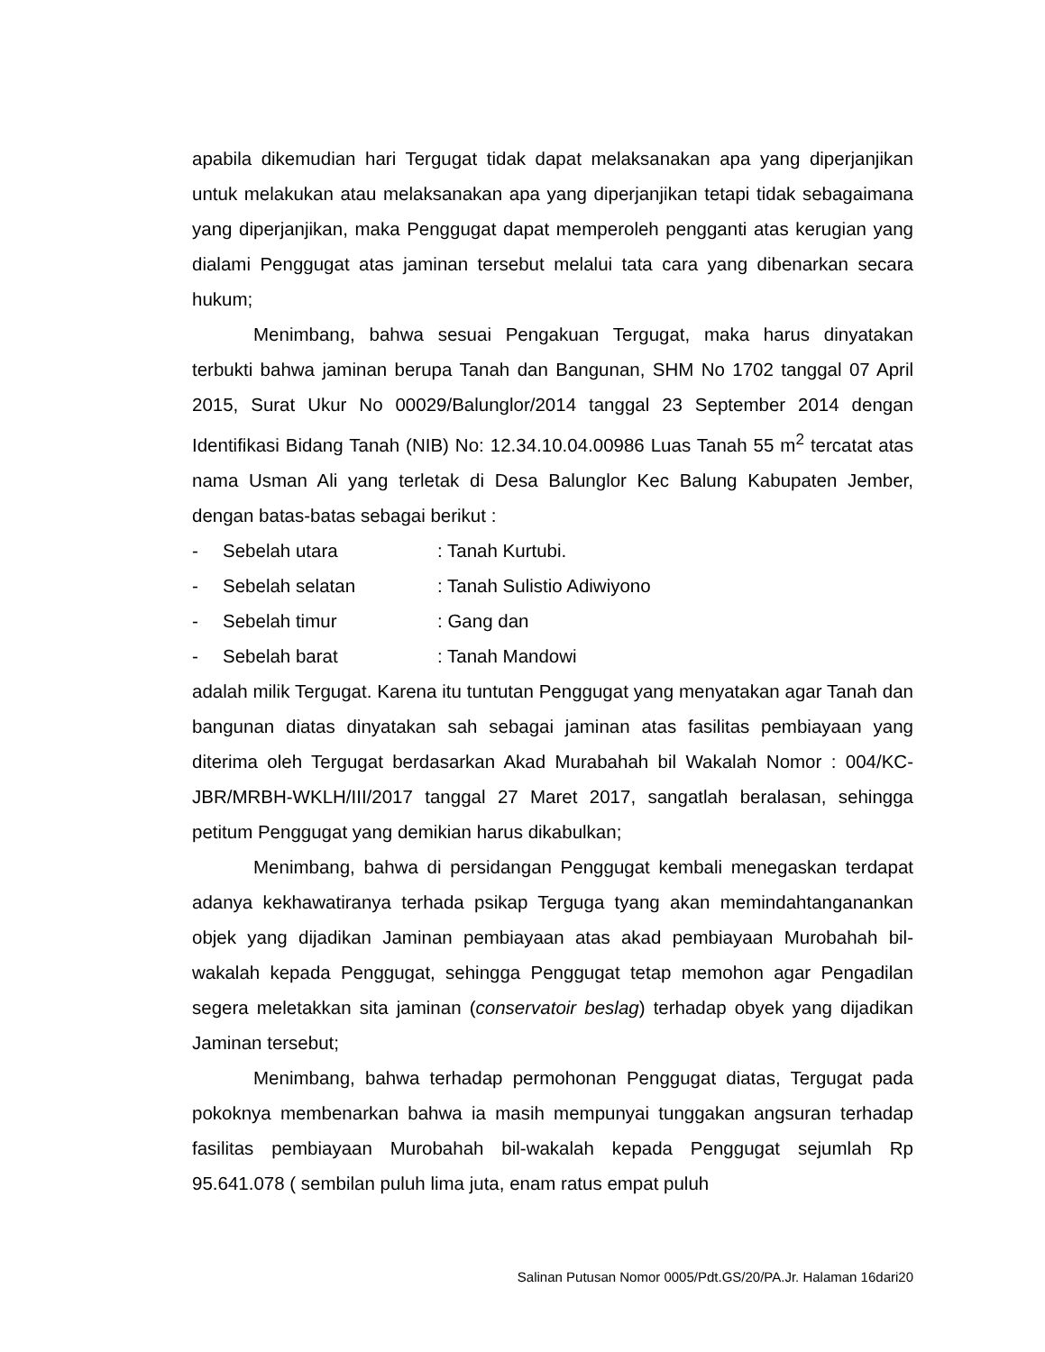apabila dikemudian hari Tergugat tidak dapat melaksanakan apa yang diperjanjikan untuk melakukan atau melaksanakan apa yang diperjanjikan tetapi tidak sebagaimana yang diperjanjikan, maka Penggugat dapat memperoleh pengganti atas kerugian yang dialami Penggugat atas jaminan tersebut melalui tata cara yang dibenarkan secara hukum;
Menimbang, bahwa sesuai Pengakuan Tergugat, maka harus dinyatakan terbukti bahwa jaminan berupa Tanah dan Bangunan, SHM No 1702 tanggal 07 April 2015, Surat Ukur No 00029/Balunglor/2014 tanggal 23 September 2014 dengan Identifikasi Bidang Tanah (NIB) No: 12.34.10.04.00986 Luas Tanah 55 m<sup>2</sup> tercatat atas nama Usman Ali yang terletak di Desa Balunglor Kec Balung Kabupaten Jember, dengan batas-batas sebagai berikut :
- Sebelah utara: Tanah Kurtubi.
- Sebelah selatan: Tanah Sulistio Adiwiyono
- Sebelah timur: Gang dan
- Sebelah barat: Tanah Mandowi
adalah milik Tergugat. Karena itu tuntutan Penggugat yang menyatakan agar Tanah dan bangunan diatas dinyatakan sah sebagai jaminan atas fasilitas pembiayaan yang diterima oleh Tergugat berdasarkan Akad Murabahah bil Wakalah Nomor : 004/KC-JBR/MRBH-WKLH/III/2017 tanggal 27 Maret 2017, sangatlah beralasan, sehingga petitum Penggugat yang demikian harus dikabulkan;
Menimbang, bahwa di persidangan Penggugat kembali menegaskan terdapat adanya kekhawatiranya terhada psikap Terguga tyang akan memindahtanganankan objek yang dijadikan Jaminan pembiayaan atas akad pembiayaan Murobahah bil-wakalah kepada Penggugat, sehingga Penggugat tetap memohon agar Pengadilan segera meletakkan sita jaminan (conservatoir beslag) terhadap obyek yang dijadikan Jaminan tersebut;
Menimbang, bahwa terhadap permohonan Penggugat diatas, Tergugat pada pokoknya membenarkan bahwa ia masih mempunyai tunggakan angsuran terhadap fasilitas pembiayaan Murobahah bil-wakalah kepada Penggugat sejumlah Rp 95.641.078 ( sembilan puluh lima juta, enam ratus empat puluh
Salinan Putusan Nomor 0005/Pdt.GS/20/PA.Jr. Halaman 16dari20